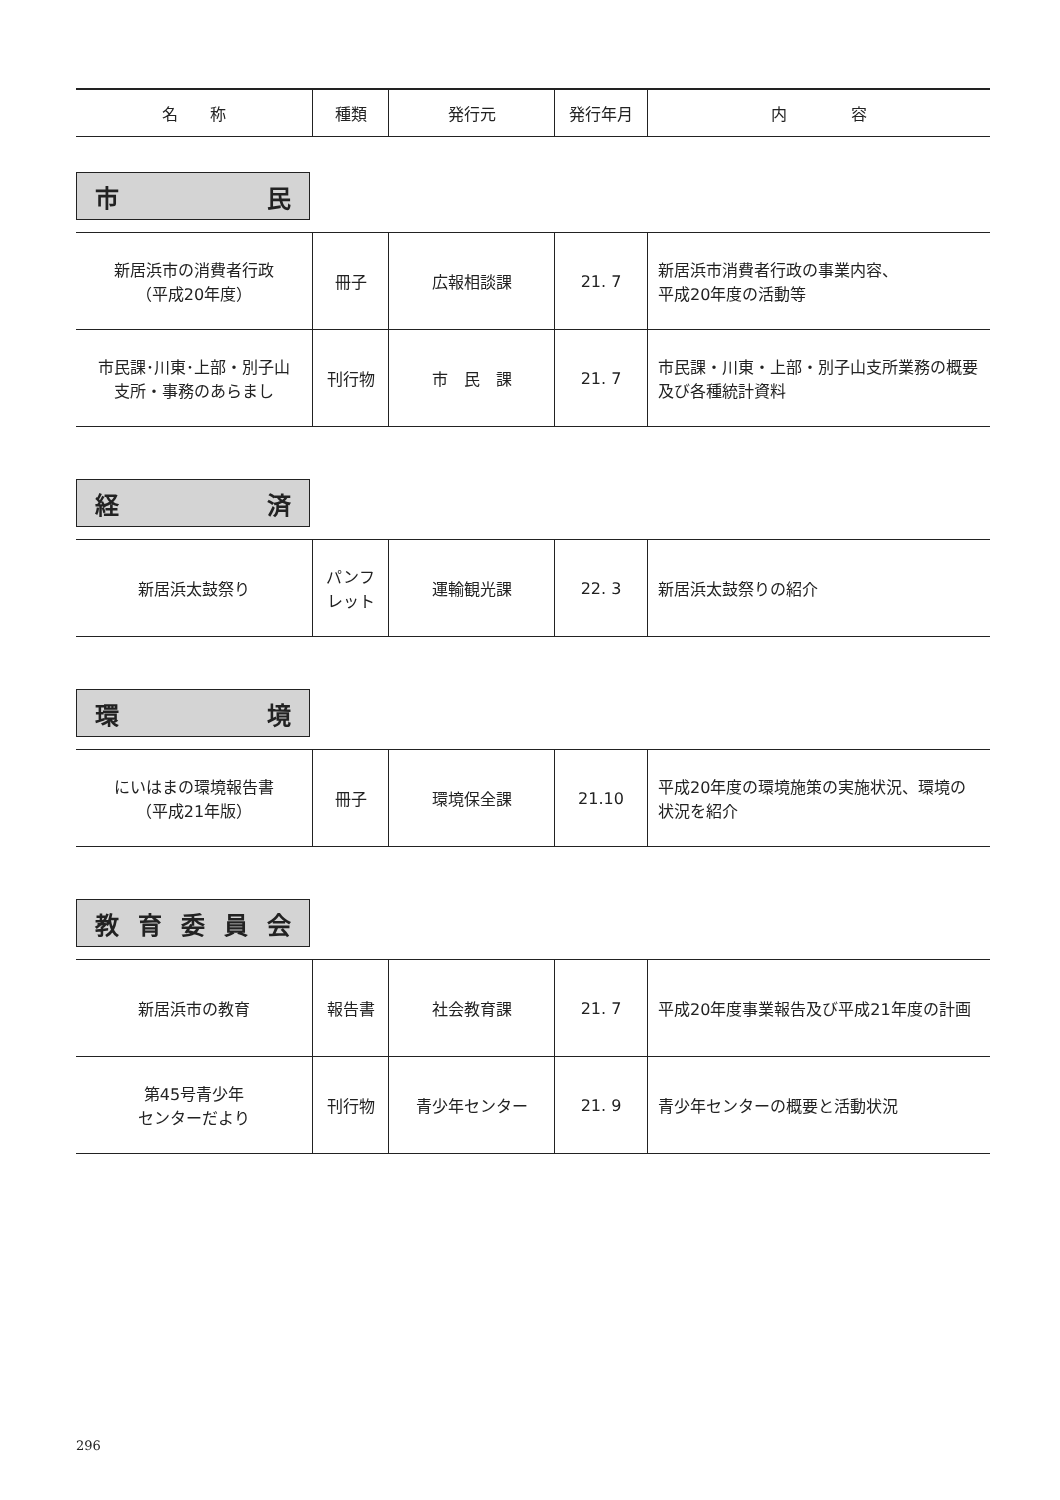| 名 称 | 種類 | 発行元 | 発行年月 | 内 容 |
| --- | --- | --- | --- | --- |
市民
| 新居浜市の消費者行政 （平成20年度） | 冊子 | 広報相談課 | 21. 7 | 新居浜市消費者行政の事業内容、 平成20年度の活動等 |
| 市民課･川東･上部・別子山 支所・事務のあらまし | 刊行物 | 市 民 課 | 21. 7 | 市民課・川東・上部・別子山支所業務の概要及び各種統計資料 |
経済
| 新居浜太鼓祭り | パンフレット | 運輸観光課 | 22. 3 | 新居浜太鼓祭りの紹介 |
環境
| にいはまの環境報告書 （平成21年版） | 冊子 | 環境保全課 | 21.10 | 平成20年度の環境施策の実施状況、環境の状況を紹介 |
教育委員会
| 新居浜市の教育 | 報告書 | 社会教育課 | 21. 7 | 平成20年度事業報告及び平成21年度の計画 |
| 第45号青少年 センターだより | 刊行物 | 青少年センター | 21. 9 | 青少年センターの概要と活動状況 |
296